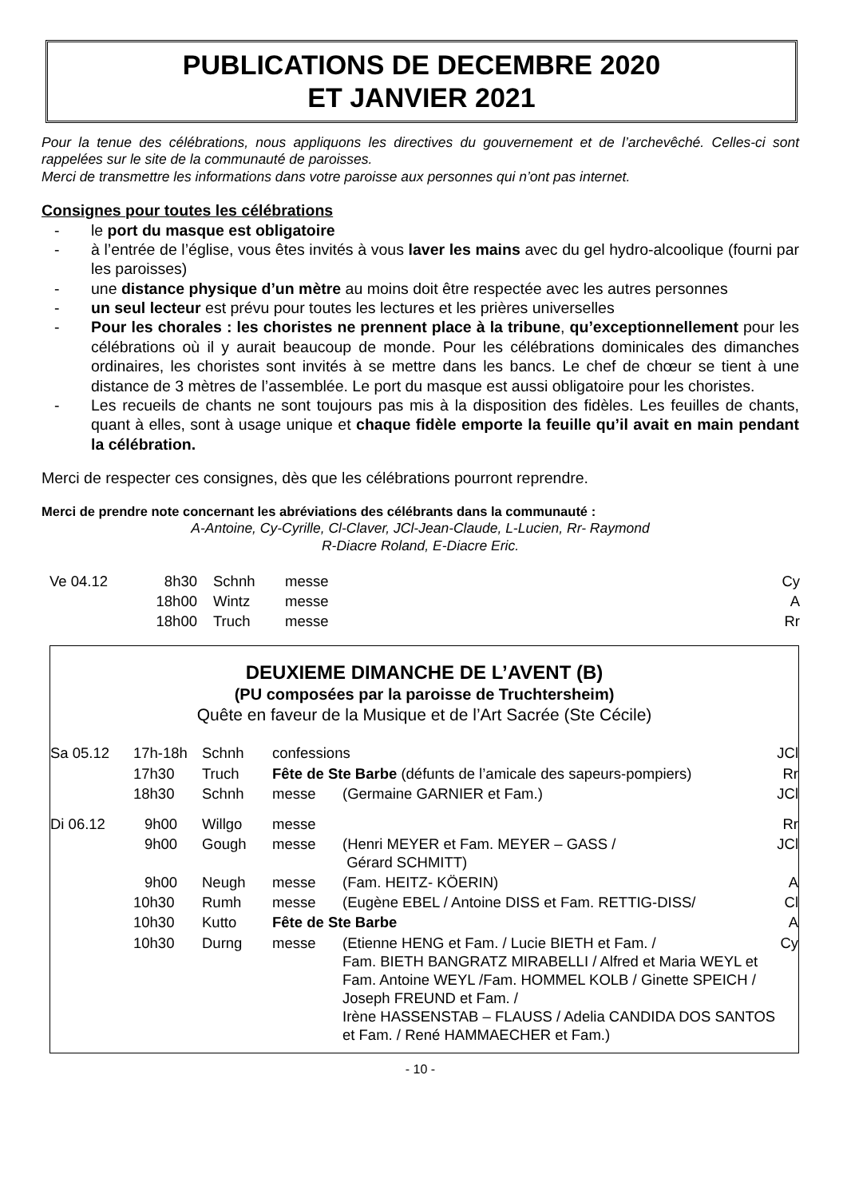PUBLICATIONS DE DECEMBRE 2020
ET JANVIER 2021
Pour la tenue des célébrations, nous appliquons les directives du gouvernement et de l’archevêché. Celles-ci sont rappelées sur le site de la communauté de paroisses.
Merci de transmettre les informations dans votre paroisse aux personnes qui n’ont pas internet.
Consignes pour toutes les célébrations
- le port du masque est obligatoire
- à l’entrée de l’église, vous êtes invités à vous laver les mains avec du gel hydro-alcoolique (fourni par les paroisses)
- une distance physique d’un mètre au moins doit être respectée avec les autres personnes
- un seul lecteur est prévu pour toutes les lectures et les prières universelles
- Pour les chorales : les choristes ne prennent place à la tribune, qu’exceptionnellement pour les célébrations où il y aurait beaucoup de monde. Pour les célébrations dominicales des dimanches ordinaires, les choristes sont invités à se mettre dans les bancs. Le chef de chœur se tient à une distance de 3 mètres de l’assemblée. Le port du masque est aussi obligatoire pour les choristes.
- Les recueils de chants ne sont toujours pas mis à la disposition des fidèles. Les feuilles de chants, quant à elles, sont à usage unique et chaque fidèle emporte la feuille qu’il avait en main pendant la célébration.
Merci de respecter ces consignes, dès que les célébrations pourront reprendre.
Merci de prendre note concernant les abréviations des célébrants dans la communauté :
A-Antoine, Cy-Cyrille, Cl-Claver, JCl-Jean-Claude, L-Lucien, Rr- Raymond
R-Diacre Roland, E-Diacre Eric.
| Ve 04.12 | 8h30 | Schnh | messe | Cy |
| | 18h00 | Wintz | messe | A |
| | 18h00 | Truch | messe | Rr |
DEUXIEME DIMANCHE DE L’AVENT (B)
(PU composées par la paroisse de Truchtersheim)
Quête en faveur de la Musique et de l’Art Sacrée (Ste Cécile)
| Sa 05.12 | 17h-18h | Schnh | confessions | | JCl |
| | 17h30 | Truch | Fête de Ste Barbe (défunts de l’amicale des sapeurs-pompiers) | | Rr |
| | 18h30 | Schnh | messe | (Germaine GARNIER et Fam.) | JCl |
| Di 06.12 | 9h00 | Willgo | messe | | Rr |
| | 9h00 | Gough | messe | (Henri MEYER et Fam. MEYER – GASS / Gérard SCHMITT) | JCl |
| | 9h00 | Neugh | messe | (Fam. HEITZ- KÖERIN) | A |
| | 10h30 | Rumh | messe | (Eugène EBEL / Antoine DISS et Fam. RETTIG-DISS/ | Cl |
| | 10h30 | Kutto | Fête de Ste Barbe | | A |
| | 10h30 | Durng | messe | (Etienne HENG et Fam. / Lucie BIETH et Fam. / Fam. BIETH BANGRATZ MIRABELLI / Alfred et Maria WEYL et Fam. Antoine WEYL /Fam. HOMMEL KOLB / Ginette SPEICH / Joseph FREUND et Fam. / Irène HASSENSTAB – FLAUSS / Adelia CANDIDA DOS SANTOS et Fam. / René HAMMAECHER et Fam.) | Cy |
- 10 -